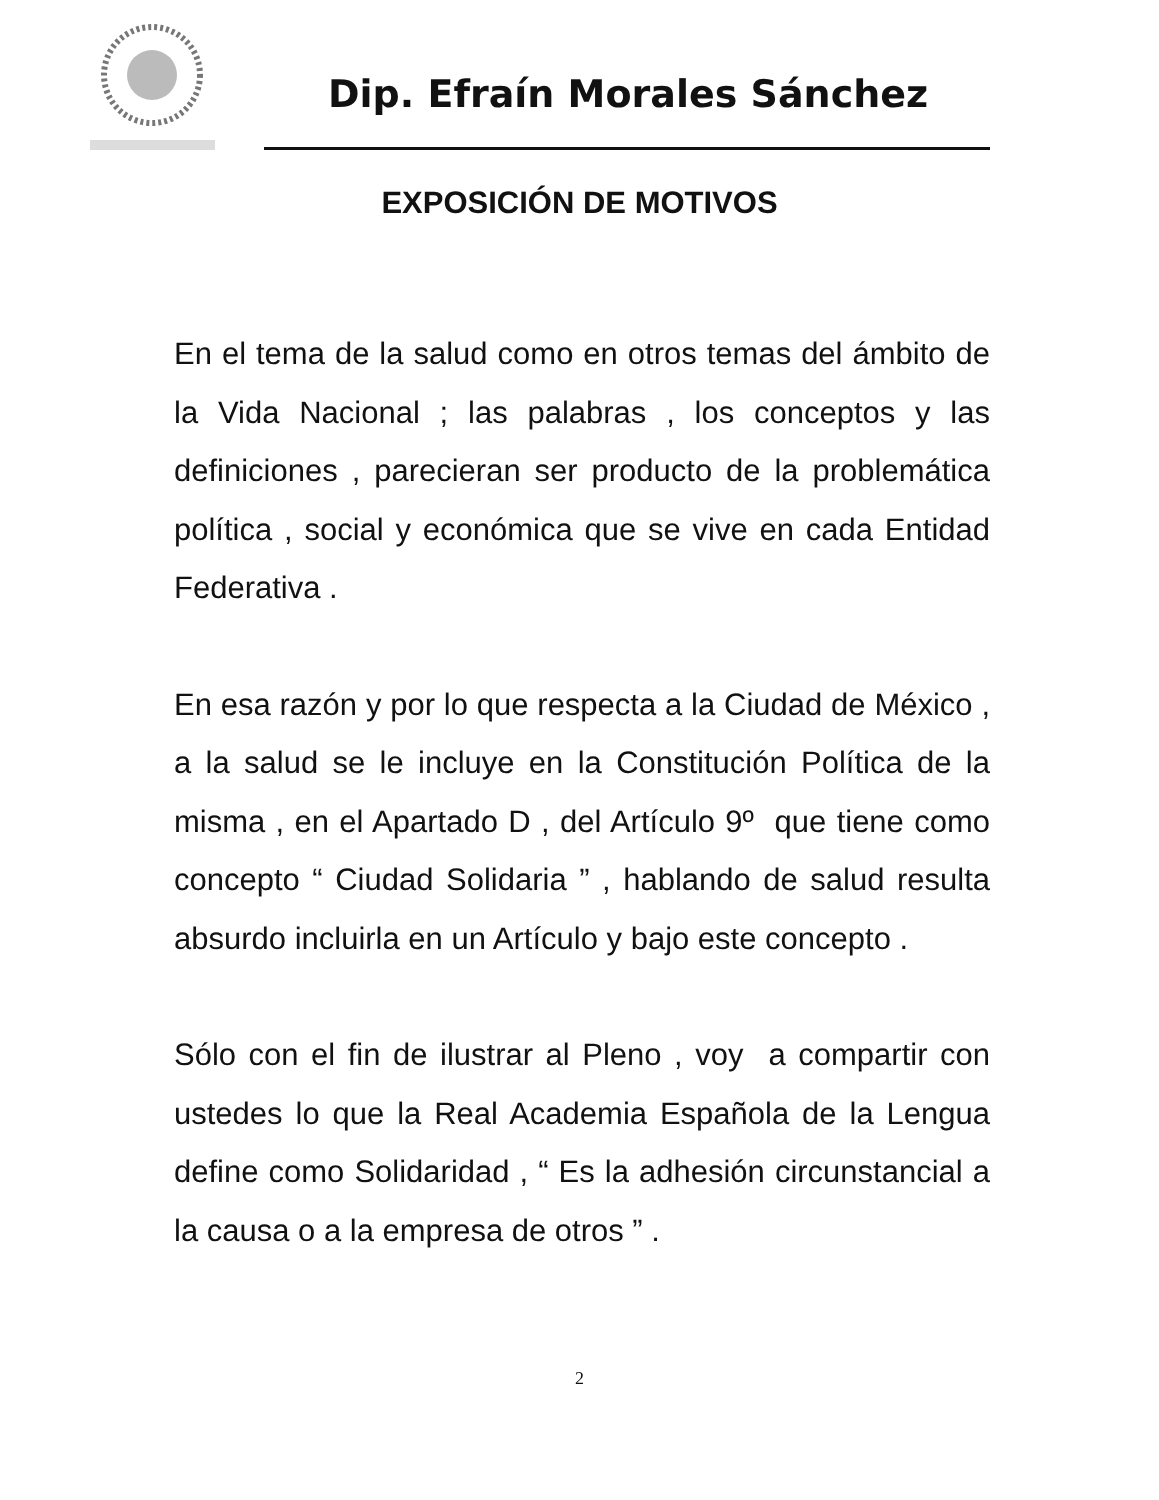Dip. Efraín Morales Sánchez
EXPOSICIÓN DE MOTIVOS
En el tema de la salud como en otros temas del ámbito de la Vida Nacional ; las palabras , los conceptos y las definiciones , parecieran ser producto de la problemática política , social y económica que se vive en cada Entidad Federativa .
En esa razón y por lo que respecta a la Ciudad de México , a la salud se le incluye en la Constitución Política de la misma , en el Apartado D , del Artículo 9º que tiene como concepto “ Ciudad Solidaria ” , hablando de salud resulta absurdo incluirla en un Artículo y bajo este concepto .
Sólo con el fin de ilustrar al Pleno , voy a compartir con ustedes lo que la Real Academia Española de la Lengua define como Solidaridad , “ Es la adhesión circunstancial a la causa o a la empresa de otros ” .
2